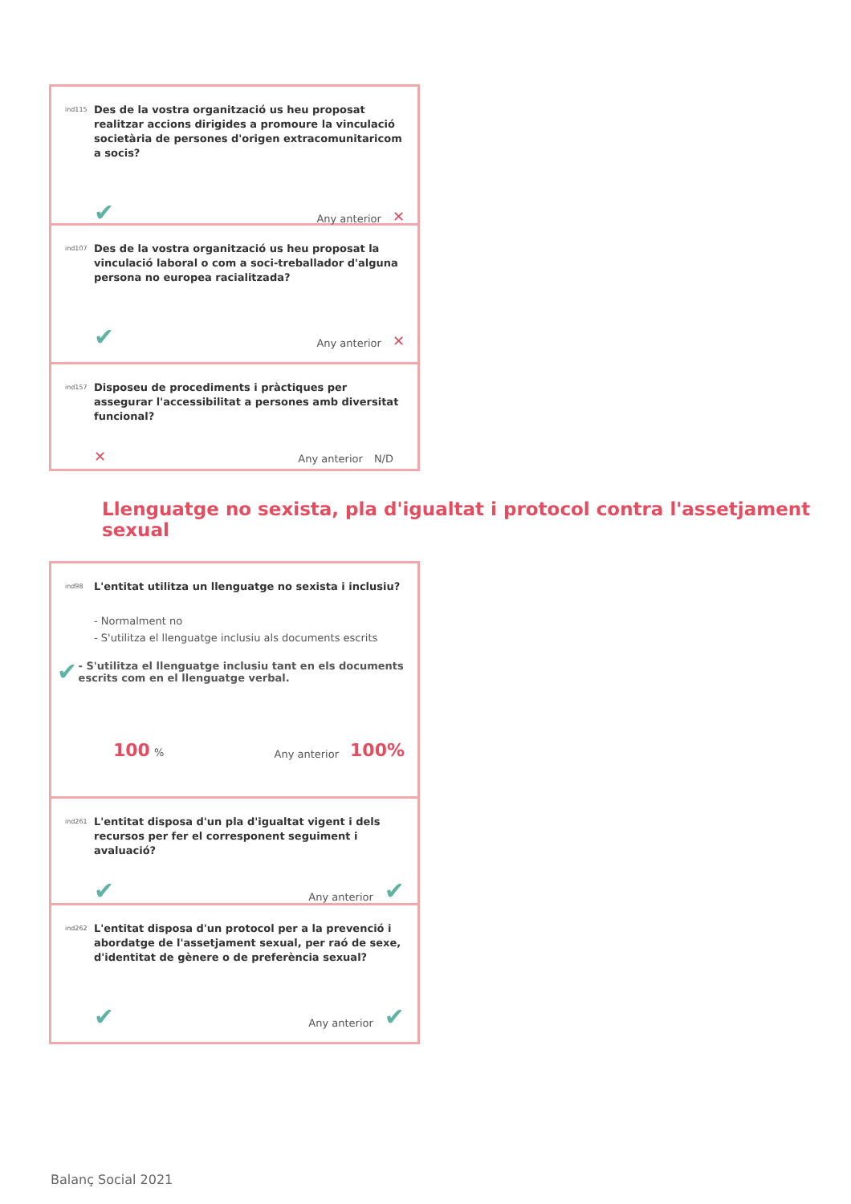ind115
Des de la vostra organització us heu proposat realitzar accions dirigides a promoure la vinculació societària de persones d'origen extracomunitaricom a socis?
✔
Any anterior ✕
ind107
Des de la vostra organització us heu proposat la vinculació laboral o com a soci-treballador d'alguna persona no europea racialitzada?
✔
Any anterior ✕
ind157
Disposeu de procediments i pràctiques per assegurar l'accessibilitat a persones amb diversitat funcional?
✕
Any anterior N/D
Llenguatge no sexista, pla d'igualtat i protocol contra l'assetjament sexual
ind98
L'entitat utilitza un llenguatge no sexista i inclusiu?
- Normalment no
- S'utilitza el llenguatge inclusiu als documents escrits
✔
- S'utilitza el llenguatge inclusiu tant en els documents escrits com en el llenguatge verbal.
100 %
Any anterior 100%
ind261
L'entitat disposa d'un pla d'igualtat vigent i dels recursos per fer el corresponent seguiment i avaluació?
✔
Any anterior ✔
ind262
L'entitat disposa d'un protocol per a la prevenció i abordatge de l'assetjament sexual, per raó de sexe, d'identitat de gènere o de preferència sexual?
✔
Any anterior ✔
Balanç Social 2021